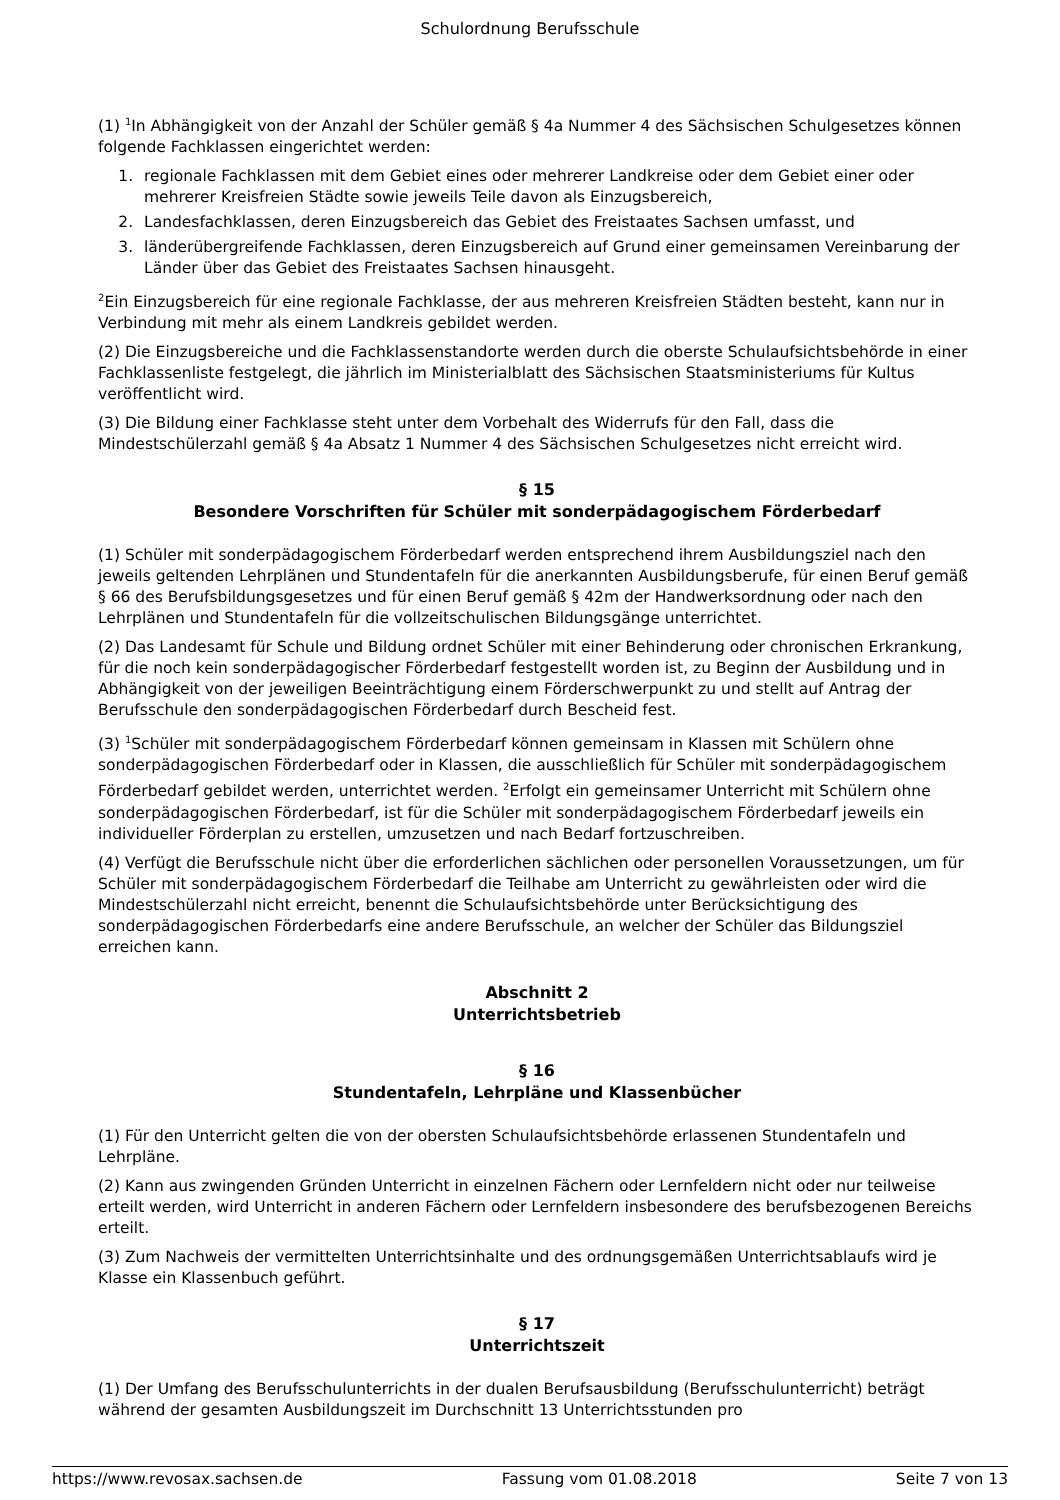Schulordnung Berufsschule
(1) <sup>1</sup>In Abhängigkeit von der Anzahl der Schüler gemäß § 4a Nummer 4 des Sächsischen Schulgesetzes können folgende Fachklassen eingerichtet werden:
1. regionale Fachklassen mit dem Gebiet eines oder mehrerer Landkreise oder dem Gebiet einer oder mehrerer Kreisfreien Städte sowie jeweils Teile davon als Einzugsbereich,
2. Landesfachklassen, deren Einzugsbereich das Gebiet des Freistaates Sachsen umfasst, und
3. länderübergreifende Fachklassen, deren Einzugsbereich auf Grund einer gemeinsamen Vereinbarung der Länder über das Gebiet des Freistaates Sachsen hinausgeht.
<sup>2</sup> Ein Einzugsbereich für eine regionale Fachklasse, der aus mehreren Kreisfreien Städten besteht, kann nur in Verbindung mit mehr als einem Landkreis gebildet werden.
(2) Die Einzugsbereiche und die Fachklassenstandorte werden durch die oberste Schulaufsichtsbehörde in einer Fachklassenliste festgelegt, die jährlich im Ministerialblatt des Sächsischen Staatsministeriums für Kultus veröffentlicht wird.
(3) Die Bildung einer Fachklasse steht unter dem Vorbehalt des Widerrufs für den Fall, dass die Mindestschülerzahl gemäß § 4a Absatz 1 Nummer 4 des Sächsischen Schulgesetzes nicht erreicht wird.
§ 15
Besondere Vorschriften für Schüler mit sonderpädagogischem Förderbedarf
(1) Schüler mit sonderpädagogischem Förderbedarf werden entsprechend ihrem Ausbildungsziel nach den jeweils geltenden Lehrplänen und Stundentafeln für die anerkannten Ausbildungsberufe, für einen Beruf gemäß § 66 des Berufsbildungsgesetzes und für einen Beruf gemäß § 42m der Handwerksordnung oder nach den Lehrplänen und Stundentafeln für die vollzeitschulischen Bildungsgänge unterrichtet.
(2) Das Landesamt für Schule und Bildung ordnet Schüler mit einer Behinderung oder chronischen Erkrankung, für die noch kein sonderpädagogischer Förderbedarf festgestellt worden ist, zu Beginn der Ausbildung und in Abhängigkeit von der jeweiligen Beeinträchtigung einem Förderschwerpunkt zu und stellt auf Antrag der Berufsschule den sonderpädagogischen Förderbedarf durch Bescheid fest.
(3) <sup>1</sup>Schüler mit sonderpädagogischem Förderbedarf können gemeinsam in Klassen mit Schülern ohne sonderpädagogischen Förderbedarf oder in Klassen, die ausschließlich für Schüler mit sonderpädagogischem Förderbedarf gebildet werden, unterrichtet werden. <sup>2</sup>Erfolgt ein gemeinsamer Unterricht mit Schülern ohne sonderpädagogischen Förderbedarf, ist für die Schüler mit sonderpädagogischem Förderbedarf jeweils ein individueller Förderplan zu erstellen, umzusetzen und nach Bedarf fortzuschreiben.
(4) Verfügt die Berufsschule nicht über die erforderlichen sächlichen oder personellen Voraussetzungen, um für Schüler mit sonderpädagogischem Förderbedarf die Teilhabe am Unterricht zu gewährleisten oder wird die Mindestschülerzahl nicht erreicht, benennt die Schulaufsichtsbehörde unter Berücksichtigung des sonderpädagogischen Förderbedarfs eine andere Berufsschule, an welcher der Schüler das Bildungsziel erreichen kann.
Abschnitt 2
Unterrichtsbetrieb
§ 16
Stundentafeln, Lehrpläne und Klassenbücher
(1) Für den Unterricht gelten die von der obersten Schulaufsichtsbehörde erlassenen Stundentafeln und Lehrpläne.
(2) Kann aus zwingenden Gründen Unterricht in einzelnen Fächern oder Lernfeldern nicht oder nur teilweise erteilt werden, wird Unterricht in anderen Fächern oder Lernfeldern insbesondere des berufsbezogenen Bereichs erteilt.
(3) Zum Nachweis der vermittelten Unterrichtsinhalte und des ordnungsgemäßen Unterrichtsablaufs wird je Klasse ein Klassenbuch geführt.
§ 17
Unterrichtszeit
(1) Der Umfang des Berufsschulunterrichts in der dualen Berufsausbildung (Berufsschulunterricht) beträgt während der gesamten Ausbildungszeit im Durchschnitt 13 Unterrichtsstunden pro
https://www.revosax.sachsen.de Fassung vom 01.08.2018 Seite 7 von 13